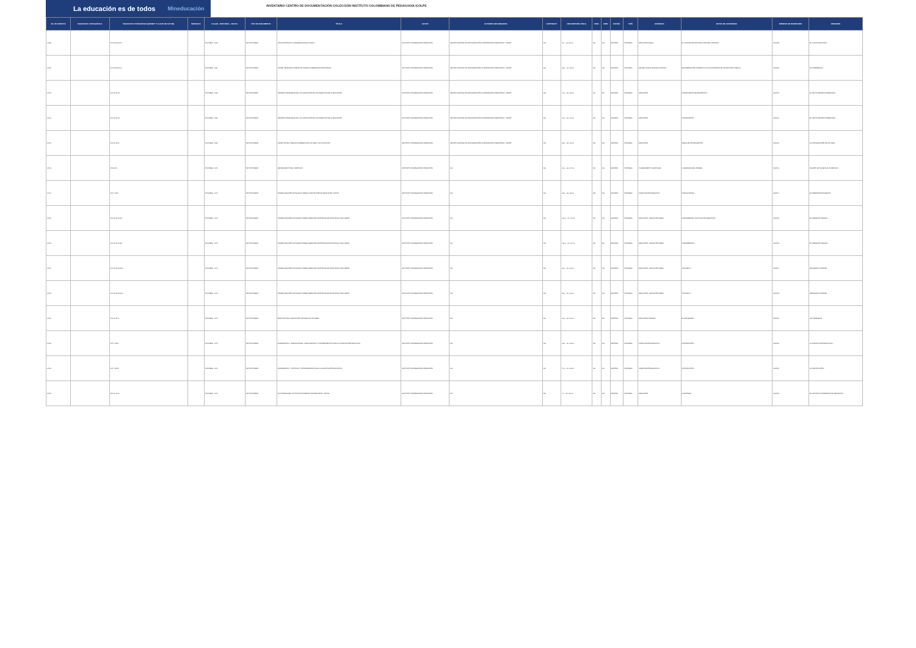La educación es de todos Mineducación
INVENTARIO CENTRO DE DOCUMENTACIÓN COLECCIÓN INSTITUTO COLOMBIANO DE PEDAGOGÍA ICOLPE
| No. DE CREDITO | SIGNATURA TOPOGRÁFICA | SIGNATURA TOPOGRÁFICA (DEWEY Y CLAVE DE AUTOR) | SERIADAS | LUGAR - EDITORIAL - FECHA | TIPO DE DOCUMENTO | TÍTULO | AUTOR | AUTORES SECUNDARIOS | COPYRIGHT | DESCRIPCIÓN FÍSICA | ISSN | ISBN | IDIOMA | PAÍS | MATERIAS | NOTAS DE CONTENIDO | NÚMERO DE INVENTARIO | RESUMEN |
| --- | --- | --- | --- | --- | --- | --- | --- | --- | --- | --- | --- | --- | --- | --- | --- | --- | --- | --- |
| 12788 | | 370.19346 I217e | | COLOMBIA , 1959 | TEXTO IMPRESO | LOS ESTUDIOS EN LA PEQUEÑA ESCUELA RURAL | INSTITUTO COLOMBIANO DE PEDAGOGÍA | CENTRO NACIONAL DE DOCUMENTACIÓN E INFORMACIÓN PEDAGÓGICA - CENDIP | N/A | 8 p. ; 22 x 28 cm | N/A | N/A | ESPAÑOL | COLOMBIA | EDUCACIÓN RURAL | EL PLAN DE ESTUDIOS DE LA ESCUELA PRIMARIA ... | 0002708 | EL PLAN DE ESTUDIOS ... |
| 12709 | | 370.19346 I217p | | COLOMBIA , 1961 | TEXTO IMPRESO | PRIMER SEMINARIO INTERNO DE TRABAJO SOBRE EDUCACIÓN BÁSICA | INSTITUTO COLOMBIANO DE PEDAGOGÍA | CENTRO NACIONAL DE DOCUMENTACIÓN E INFORMACIÓN PEDAGÓGICA - CENDIP | N/A | 28 p. ; 22 x 28 cm | N/A | N/A | ESPAÑOL | COLOMBIA | ESCUELA RURAL ESCUELA UNITARIA | RECOMENDACIÓN NÚMERO 52 A LOS MINISTERIOS DE INSTRUCCIÓN PÚBLICA ... | 0002709 | LA CONFERENCIA ... |
| 12710 | | 370.11 I217v1 | | COLOMBIA , 1969 | TEXTO IMPRESO | VERSIÓN CONDENSADA DE LA CLASIFICACIÓN DE LOS OBJETIVOS DE LA EDUCACIÓN | INSTITUTO COLOMBIANO DE PEDAGOGÍA | CENTRO NACIONAL DE DOCUMENTACIÓN E INFORMACIÓN PEDAGÓGICA - CENDIP | N/A | 27 p. ; 22 x 28 cm | N/A | N/A | ESPAÑOL | COLOMBIA | EDUCACIÓN | CONOCIMIENTO DE ESPECÍFICOS ... | 0002710 | EL TEXTO VERSIÓN CONDENSADA ... |
| 12711 | | 370.11 I217v1 | | COLOMBIA , 1969 | TEXTO IMPRESO | VERSIÓN CONDENSADA DE LA CLASIFICACIÓN DE LOS OBJETIVOS DE LA EDUCACIÓN | INSTITUTO COLOMBIANO DE PEDAGOGÍA | CENTRO NACIONAL DE DOCUMENTACIÓN E INFORMACIÓN PEDAGÓGICA - CENDIP | N/A | 30 p. ; 22 x 33 cm | N/A | N/A | ESPAÑOL | COLOMBIA | EDUCACIÓN | CONOCIMIENTO ... | 0002711 | EL TEXTO VERSIÓN CONDENSADA ... |
| 12712 | | 370.11 I217a | | COLOMBIA , 1969 | TEXTO IMPRESO | ASPECTOS DEL TRABAJO ACADÉMICO EN LOS INEM Y SU APLICACIÓN | INSTITUTO COLOMBIANO DE PEDAGOGÍA | CENTRO NACIONAL DE DOCUMENTACIÓN E INFORMACIÓN PEDAGÓGICA - CENDIP | N/A | 28 p. ; 22 x 33 cm | N/A | N/A | ESPAÑOL | COLOMBIA | EDUCACIÓN | ÁREAS DE PROGRAMACIÓN ... | 0002712 | LA PROGRAMACIÓN DE LOS INEM ... |
| 12713 | | 375 I217m | | COLOMBIA , 1970 | TEXTO IMPRESO | MEJORAMIENTO DEL CURRÍCULO | INSTITUTO COLOMBIANO DE PEDAGOGÍA | N/A | N/A | 30 p. ; 22 x 34 cm | N/A | N/A | ESPAÑOL | COLOMBIA | PLANEAMIENTO CURRICULAR | LA DEMANDA DEL HOMBRE ... | 0002713 | CUANDO SE PLANEAN EL CURRÍCULO ... |
| 12714 | | 370.7 I217p | | COLOMBIA , 1970 | TEXTO IMPRESO | PRIMERA REUNIÓN DE TRABAJO SOBRE INVESTIGACIÓN EN EDUCACIÓN: ICOLPE | INSTITUTO COLOMBIANO DE PEDAGOGÍA | N/A | N/A | 28 p. ; 22 x 28 cm | N/A | N/A | ESPAÑOL | COLOMBIA | INVESTIGACIÓN EDUCATIVA | CONCLUSIONES ... | 0002714 | EL PRESENTE DOCUMENTO ... |
| 12715 | | 370.11 I217p Ej.1 | | COLOMBIA , 1970 | TEXTO IMPRESO | PRIMERA REUNIÓN DE TRABAJO SOBRE SEMESTRALIZACIÓN DE ESTUDIOS EN EL NIVEL MEDIO | INSTITUTO COLOMBIANO DE PEDAGOGÍA | N/A | N/A | 123 p. ; 21 x 32 cm | N/A | N/A | ESPAÑOL | COLOMBIA | EDUCACIÓN - EDUCACIÓN MEDIA | ANTECEDENTES JUSTIFICACIÓN OBJETIVOS ... | 0002715 | EL PRESENTE TRABAJO ... |
| 12716 | | 370.11 I217p Ej.2 | | COLOMBIA , 1970 | TEXTO IMPRESO | PRIMERA REUNIÓN DE TRABAJO SOBRE SEMESTRALIZACIÓN DE ESTUDIOS EN EL NIVEL MEDIO | INSTITUTO COLOMBIANO DE PEDAGOGÍA | N/A | N/A | 123 p. ; 21 x 32 cm | N/A | N/A | ESPAÑOL | COLOMBIA | EDUCACIÓN - EDUCACIÓN MEDIA | ANTECEDENTES ... | 0002716 | EL PRESENTE TRABAJO ... |
| 12717 | | 370.11 I217p2 Ej.1 | | COLOMBIA , 1970 | TEXTO IMPRESO | PRIMERA REUNIÓN DE TRABAJO SOBRE SEMESTRALIZACIÓN DE ESTUDIOS EN EL NIVEL MEDIO | INSTITUTO COLOMBIANO DE PEDAGOGÍA | N/A | N/A | 60 p. ; 21 x 32 cm | N/A | N/A | ESPAÑOL | COLOMBIA | EDUCACIÓN - EDUCACIÓN MEDIA | VOLUMEN II ... | 0002717 | NECESARIO CONOCER ... |
| 12718 | | 370.11 I217p2 Ej.2 | | COLOMBIA , 1970 | TEXTO IMPRESO | PRIMERA REUNIÓN DE TRABAJO SOBRE SEMESTRALIZACIÓN DE ESTUDIOS EN EL NIVEL MEDIO | INSTITUTO COLOMBIANO DE PEDAGOGÍA | N/A | N/A | 60 p. ; 21 x 32 cm | N/A | N/A | ESPAÑOL | COLOMBIA | EDUCACIÓN - EDUCACIÓN MEDIA | VOLUMEN II ... | 0002718 | NECESARIO CONOCER ... |
| 12719 | | 370.11 I217o | | COLOMBIA , 1970 | TEXTO IMPRESO | OBJETIVOS DE LA EDUCACIÓN PRIMARIA EN COLOMBIA | INSTITUTO COLOMBIANO DE PEDAGOGÍA | N/A | N/A | 30 p. ; 22 x 28 cm | N/A | N/A | ESPAÑOL | COLOMBIA | EDUCACIÓN PRIMARIA | EL EMPLEADOR ... | 0002719 | HAY NECESIDAD ... |
| 12720 | | 370.7 I217f1 | | COLOMBIA , 1970 | TEXTO IMPRESO | FUNDAMENTOS , ORIENTACIONES , ÁREAS BÁSICAS Y PROCEDIMIENTOS PARA LA INVESTIGACIÓN EDUCATIVA | INSTITUTO COLOMBIANO DE PEDAGOGÍA | N/A | N/A | 36 p. ; 21 x 28 cm | N/A | N/A | ESPAÑOL | COLOMBIA | INVESTIGACIÓN EDUCATIVA | INTRODUCCIÓN ... | 0002720 | LA INVESTIGACIÓN EDUCATIVA ... |
| 12721 | | 370.7 I217f2 | | COLOMBIA , 1970 | TEXTO IMPRESO | FUNDAMENTOS , POLÍTICAS Y PROCEDIMIENTOS PARA LA INVESTIGACIÓN EDUCATIVA | INSTITUTO COLOMBIANO DE PEDAGOGÍA | N/A | N/A | 17 p. ; 21 x 28 cm | N/A | N/A | ESPAÑOL | COLOMBIA | INVESTIGACIÓN EDUCATIVA | INTRODUCCIÓN ... | 0002721 | LA INVESTIGACIÓN ... |
| 12722 | | 370.11 I217e | | COLOMBIA , 1970 | TEXTO IMPRESO | ACTIVIDADES DEL INSTITUTO COLOMBIANO DE PEDAGOGÍA - ICOLPE | INSTITUTO COLOMBIANO DE PEDAGOGÍA | N/A | N/A | 7 p. ; 21 x 28 cm | N/A | N/A | ESPAÑOL | COLOMBIA | EDUCACIÓN | FUNCIONES ... | 0002722 | EL INSTITUTO COLOMBIANO DE PEDAGOGÍA ... |